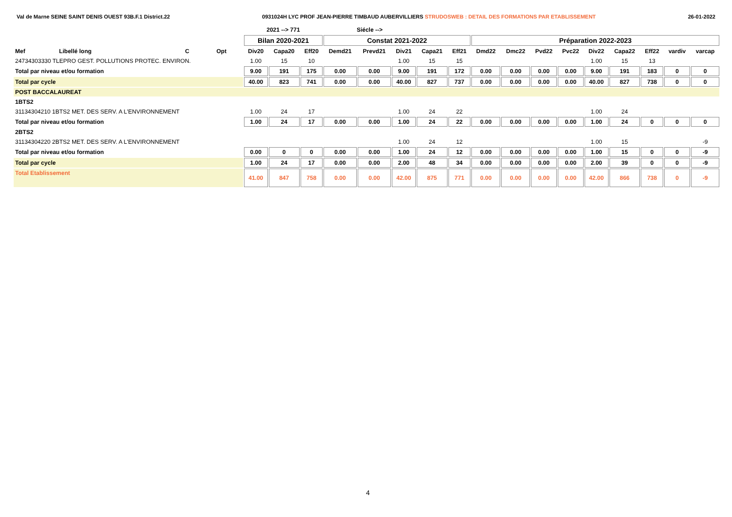Val de Marne SEINE SAINT DENIS OUEST 93B.F.1 District.22 0931024H LYC PROF JEAN-PIERRE TIMBAUD AUBERVILLIERS STRUDOSWEB : DETAIL DES FORMATIONS PAR ETABLISSEMENT 26-01-2022
| | | | | 2021 --> 771 | | | Siécle --> | | | | | | | | | | | | | |
| | | | | Bilan 2020-2021 | | | Constat 2021-2022 | | | | | Préparation 2022-2023 | | | | | | | | |
| Mef | Libellé long | C | Opt | Div20 | Capa20 | Eff20 | Demd21 | Prevd21 | Div21 | Capa21 | Eff21 | Dmd22 | Dmc22 | Pvd22 | Pvc22 | Div22 | Capa22 | Eff22 | vardiv | varcap |
| 24734303330 TLEPRO GEST. POLLUTIONS PROTEC. ENVIRON. | | | | 1.00 | 15 | 10 | | | 1.00 | 15 | 15 | | | | | 1.00 | 15 | 13 | | |
| Total par niveau et/ou formation | | | | 9.00 | 191 | 175 | 0.00 | 0.00 | 9.00 | 191 | 172 | 0.00 | 0.00 | 0.00 | 0.00 | 9.00 | 191 | 183 | 0 | 0 |
| Total par cycle | | | | 40.00 | 823 | 741 | 0.00 | 0.00 | 40.00 | 827 | 737 | 0.00 | 0.00 | 0.00 | 0.00 | 40.00 | 827 | 738 | 0 | 0 |
| POST BACCALAUREAT | | | | | | | | | | | | | | | | | | | | |
| 1BTS2 | | | | | | | | | | | | | | | | | | | | |
| 31134304210 1BTS2 MET. DES SERV. A L'ENVIRONNEMENT | | | | 1.00 | 24 | 17 | | | 1.00 | 24 | 22 | | | | | 1.00 | 24 | | | |
| Total par niveau et/ou formation | | | | 1.00 | 24 | 17 | 0.00 | 0.00 | 1.00 | 24 | 22 | 0.00 | 0.00 | 0.00 | 0.00 | 1.00 | 24 | 0 | 0 | 0 |
| 2BTS2 | | | | | | | | | | | | | | | | | | | | |
| 31134304220 2BTS2 MET. DES SERV. A L'ENVIRONNEMENT | | | | | | | | | 1.00 | 24 | 12 | | | | | 1.00 | 15 | | | -9 |
| Total par niveau et/ou formation | | | | 0.00 | 0 | 0 | 0.00 | 0.00 | 1.00 | 24 | 12 | 0.00 | 0.00 | 0.00 | 0.00 | 1.00 | 15 | 0 | 0 | -9 |
| Total par cycle | | | | 1.00 | 24 | 17 | 0.00 | 0.00 | 2.00 | 48 | 34 | 0.00 | 0.00 | 0.00 | 0.00 | 2.00 | 39 | 0 | 0 | -9 |
| Total Etablissement | | | | 41.00 | 847 | 758 | 0.00 | 0.00 | 42.00 | 875 | 771 | 0.00 | 0.00 | 0.00 | 0.00 | 42.00 | 866 | 738 | 0 | -9 |
4